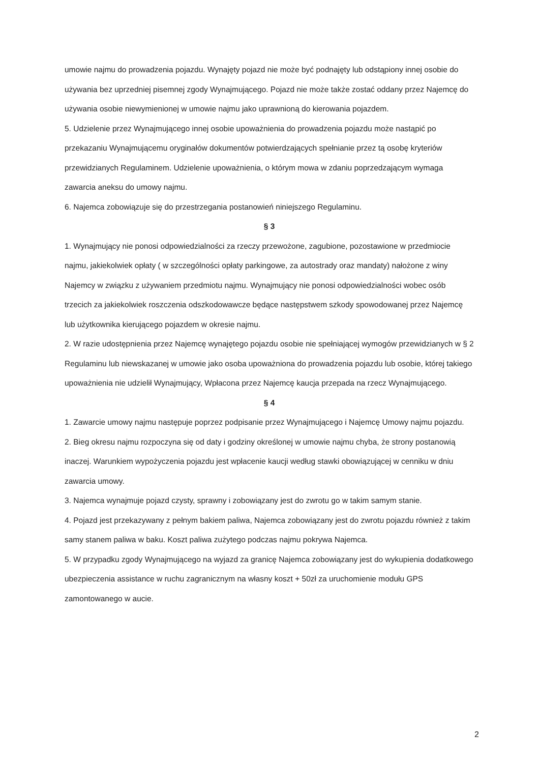umowie najmu do prowadzenia pojazdu. Wynajęty pojazd nie może być podnajęty lub odstąpiony innej osobie do używania bez uprzedniej pisemnej zgody Wynajmującego. Pojazd nie może także zostać oddany przez Najemcę do używania osobie niewymienionej w umowie najmu jako uprawnioną do kierowania pojazdem.
5. Udzielenie przez Wynajmującego innej osobie upoważnienia do prowadzenia pojazdu może nastąpić po przekazaniu Wynajmującemu oryginałów dokumentów potwierdzających spełnianie przez tą osobę kryteriów przewidzianych Regulaminem. Udzielenie upoważnienia, o którym mowa w zdaniu poprzedzającym wymaga zawarcia aneksu do umowy najmu.
6. Najemca zobowiązuje się do przestrzegania postanowień niniejszego Regulaminu.
§ 3
1. Wynajmujący nie ponosi odpowiedzialności za rzeczy przewożone, zagubione, pozostawione w przedmiocie najmu, jakiekolwiek opłaty ( w szczególności opłaty parkingowe, za autostrady oraz mandaty) nałożone z winy Najemcy w związku z używaniem przedmiotu najmu. Wynajmujący nie ponosi odpowiedzialności wobec osób trzecich za jakiekolwiek roszczenia odszkodowawcze będące następstwem szkody spowodowanej przez Najemcę lub użytkownika kierującego pojazdem w okresie najmu.
2. W razie udostępnienia przez Najemcę wynajętego pojazdu osobie nie spełniającej wymogów przewidzianych w § 2 Regulaminu lub niewskazanej w umowie jako osoba upoważniona do prowadzenia pojazdu lub osobie, której takiego upoważnienia nie udzielił Wynajmujący, Wpłacona przez Najemcę kaucja przepada na rzecz Wynajmującego.
§ 4
1. Zawarcie umowy najmu następuje poprzez podpisanie przez Wynajmującego i Najemcę Umowy najmu pojazdu.
2. Bieg okresu najmu rozpoczyna się od daty i godziny określonej w umowie najmu chyba, że strony postanowią inaczej. Warunkiem wypożyczenia pojazdu jest wpłacenie kaucji według stawki obowiązującej w cenniku w dniu zawarcia umowy.
3. Najemca wynajmuje pojazd czysty, sprawny i zobowiązany jest do zwrotu go w takim samym stanie.
4. Pojazd jest przekazywany z pełnym bakiem paliwa, Najemca zobowiązany jest do zwrotu pojazdu również z takim samy stanem paliwa w baku. Koszt paliwa zużytego podczas najmu pokrywa Najemca.
5. W przypadku zgody Wynajmującego na wyjazd za granicę Najemca zobowiązany jest do wykupienia dodatkowego ubezpieczenia assistance w ruchu zagranicznym na własny koszt + 50zł za uruchomienie modułu GPS zamontowanego w aucie.
2